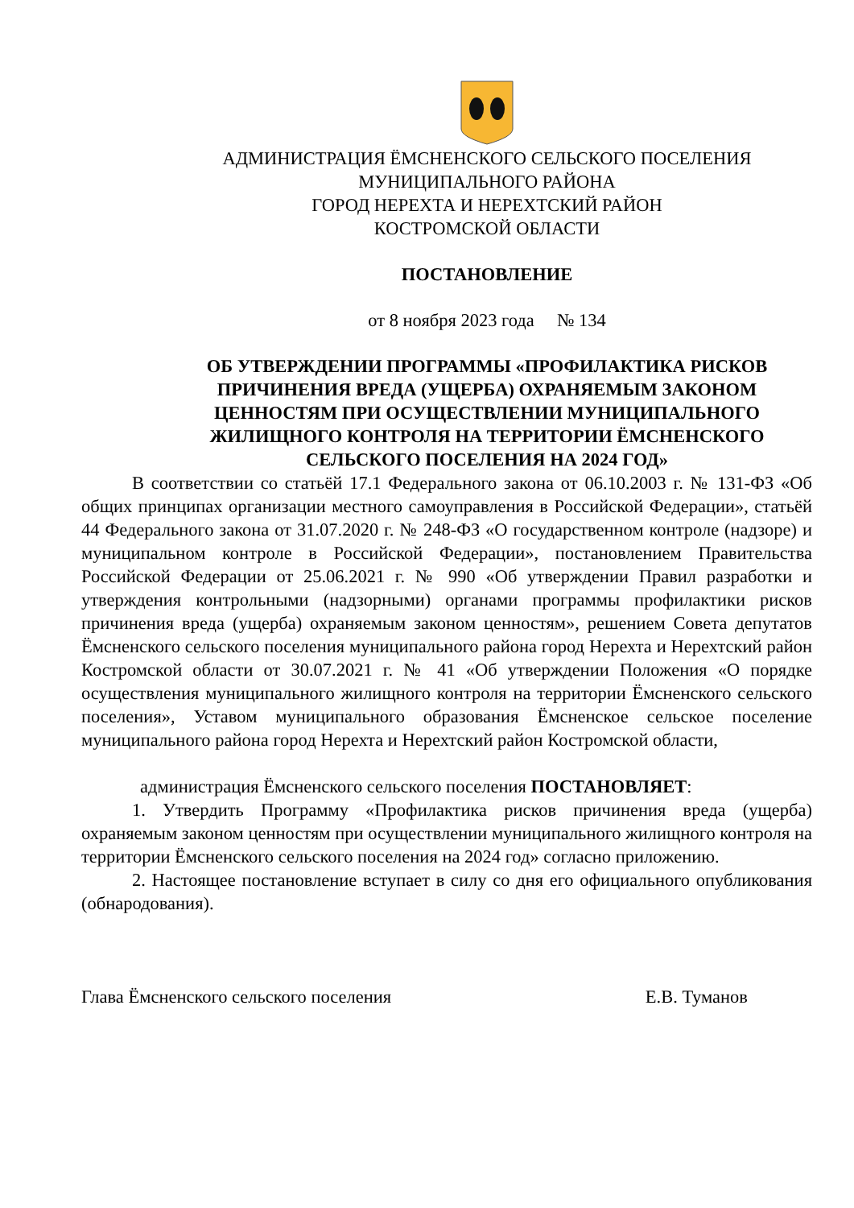АДМИНИСТРАЦИЯ ЁМСНЕНСКОГО СЕЛЬСКОГО ПОСЕЛЕНИЯ
МУНИЦИПАЛЬНОГО РАЙОНА
ГОРОД НЕРЕХТА И НЕРЕХТСКИЙ РАЙОН
КОСТРОМСКОЙ ОБЛАСТИ
ПОСТАНОВЛЕНИЕ
от 8 ноября 2023 года № 134
ОБ УТВЕРЖДЕНИИ ПРОГРАММЫ «ПРОФИЛАКТИКА РИСКОВ ПРИЧИНЕНИЯ ВРЕДА (УЩЕРБА) ОХРАНЯЕМЫМ ЗАКОНОМ ЦЕННОСТЯМ ПРИ ОСУЩЕСТВЛЕНИИ МУНИЦИПАЛЬНОГО ЖИЛИЩНОГО КОНТРОЛЯ НА ТЕРРИТОРИИ ЁМСНЕНСКОГО СЕЛЬСКОГО ПОСЕЛЕНИЯ НА 2024 ГОД»
В соответствии со статьёй 17.1 Федерального закона от 06.10.2003 г. № 131-ФЗ «Об общих принципах организации местного самоуправления в Российской Федерации», статьёй 44 Федерального закона от 31.07.2020 г. № 248-ФЗ «О государственном контроле (надзоре) и муниципальном контроле в Российской Федерации», постановлением Правительства Российской Федерации от 25.06.2021 г. № 990 «Об утверждении Правил разработки и утверждения контрольными (надзорными) органами программы профилактики рисков причинения вреда (ущерба) охраняемым законом ценностям», решением Совета депутатов Ёмсненского сельского поселения муниципального района город Нерехта и Нерехтский район Костромской области от 30.07.2021 г. № 41 «Об утверждении Положения «О порядке осуществления муниципального жилищного контроля на территории Ёмсненского сельского поселения», Уставом муниципального образования Ёмсненское сельское поселение муниципального района город Нерехта и Нерехтский район Костромской области,
администрация Ёмсненского сельского поселения ПОСТАНОВЛЯЕТ:
1. Утвердить Программу «Профилактика рисков причинения вреда (ущерба) охраняемым законом ценностям при осуществлении муниципального жилищного контроля на территории Ёмсненского сельского поселения на 2024 год» согласно приложению.
2. Настоящее постановление вступает в силу со дня его официального опубликования (обнародования).
Глава Ёмсненского сельского поселения Е.В. Туманов